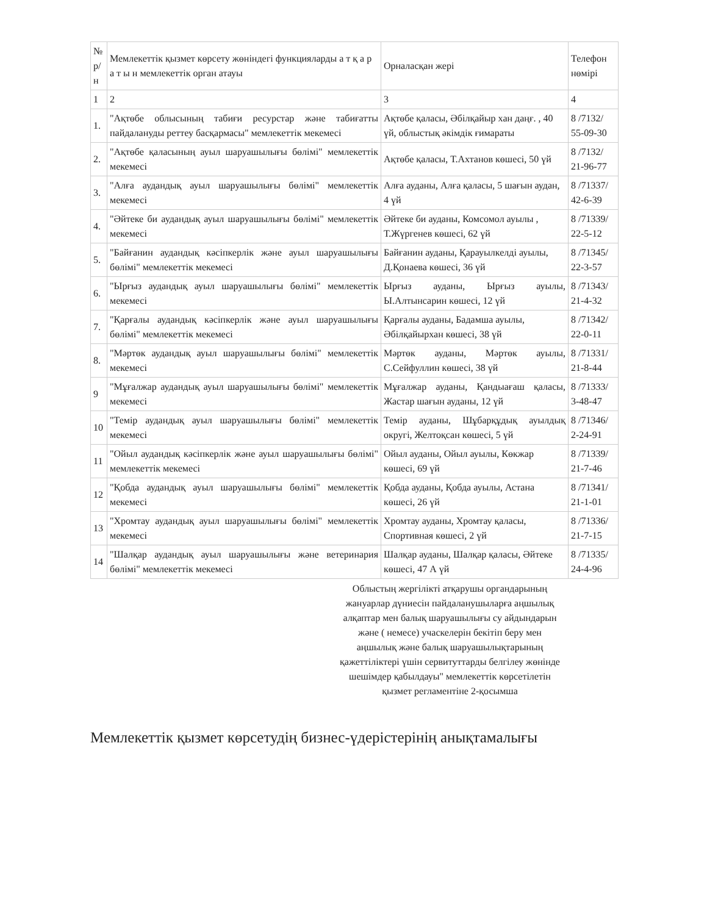| № р/н | Мемлекеттік қызмет көрсету жөніндегі функцияларды а т қ а р а т ы н мемлекеттік орган атауы | Орналасқан жері | Телефон нөмірі |
| 1 | 2 | 3 | 4 |
| 1. | "Ақтөбе облысының табиғи ресурстар және табиғатты пайдалануды реттеу басқармасы" мемлекеттік мекемесі | Ақтөбе қаласы, Әбілқайыр хан даңғ. , 40 үй, облыстық әкімдік ғимараты | 8 /7132/ 55-09-30 |
| 2. | "Ақтөбе қаласының ауыл шаруашылығы бөлімі" мемлекеттік мекемесі | Ақтөбе қаласы, Т.Ахтанов көшесі, 50 үй | 8 /7132/ 21-96-77 |
| 3. | "Алға аудандық ауыл шаруашылығы бөлімі" мемлекеттік мекемесі | Алға ауданы, Алға қаласы, 5 шағын аудан, 4 үй | 8 /71337/ 42-6-39 |
| 4. | "Әйтеке би аудандық ауыл шаруашылығы бөлімі" мемлекеттік мекемесі | Әйтеке би ауданы, Комсомол ауылы , Т.Жүргенев көшесі, 62 үй | 8 /71339/ 22-5-12 |
| 5. | "Байғанин аудандық кәсіпкерлік және ауыл шаруашылығы бөлімі" мемлекеттік мекемесі | Байғанин ауданы, Қарауылкелді ауылы, Д.Қонаева көшесі, 36 үй | 8 /71345/ 22-3-57 |
| 6. | "Ырғыз аудандық ауыл шаруашылығы бөлімі" мемлекеттік мекемесі | Ырғыз ауданы, Ырғыз ауылы, Ы.Алтынсарин көшесі, 12 үй | 8 /71343/ 21-4-32 |
| 7. | "Қарғалы аудандық кәсіпкерлік және ауыл шаруашылығы бөлімі" мемлекеттік мекемесі | Қарғалы ауданы, Бадамша ауылы, Әбілқайырхан көшесі, 38 үй | 8 /71342/ 22-0-11 |
| 8. | "Мәртөк аудандық ауыл шаруашылығы бөлімі" мемлекеттік мекемесі | Мәртөк ауданы, Мәртөк ауылы, С.Сейфуллин көшесі, 38 үй | 8 /71331/ 21-8-44 |
| 9 | "Мұғалжар аудандық ауыл шаруашылығы бөлімі" мемлекеттік мекемесі | Мұғалжар ауданы, Қандыағаш қаласы, Жастар шағын ауданы, 12 үй | 8 /71333/ 3-48-47 |
| 10 | "Темір аудандық ауыл шаруашылығы бөлімі" мемлекеттік мекемесі | Темір ауданы, Шұбарқұдық ауылдық округі, Желтоқсан көшесі, 5 үй | 8 /71346/ 2-24-91 |
| 11 | "Ойыл аудандық кәсіпкерлік және ауыл шаруашылығы бөлімі" мемлекеттік мекемесі | Ойыл ауданы, Ойыл ауылы, Көкжар көшесі, 69 үй | 8 /71339/ 21-7-46 |
| 12 | "Қобда аудандық ауыл шаруашылығы бөлімі" мемлекеттік мекемесі | Қобда ауданы, Қобда ауылы, Астана көшесі, 26 үй | 8 /71341/ 21-1-01 |
| 13 | "Хромтау аудандық ауыл шаруашылығы бөлімі" мемлекеттік мекемесі | Хромтау ауданы, Хромтау қаласы, Спортивная көшесі, 2 үй | 8 /71336/ 21-7-15 |
| 14 | "Шалқар аудандық ауыл шаруашылығы және ветеринария бөлімі" мемлекеттік мекемесі | Шалқар ауданы, Шалқар қаласы, Әйтеке көшесі, 47 А үй | 8 /71335/ 24-4-96 |
Облыстың жергілікті атқарушы органдарының жануарлар дүниесін пайдаланушыларға аңшылық алқаптар мен балық шаруашылығы су айдындарын және ( немесе) учаскелерін бекітіп беру мен аңшылық және балық шаруашылықтарының қажеттіліктері үшін сервитуттарды белгілеу жөнінде шешімдер қабылдауы" мемлекеттік көрсетілетін қызмет регламентіне 2-қосымша
Мемлекеттік қызмет көрсетудің бизнес-үдерістерінің анықтамалығы